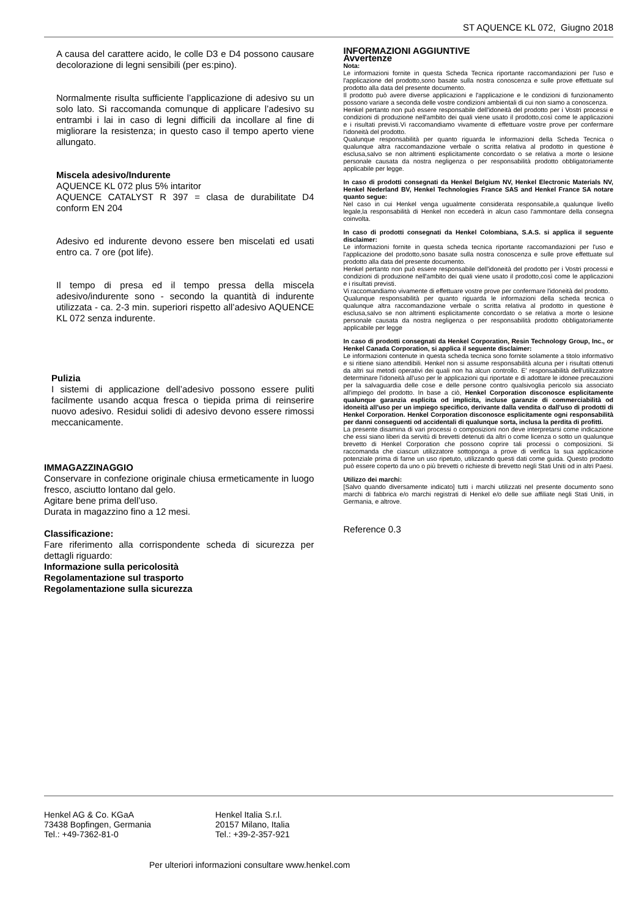ST AQUENCE KL 072, Giugno 2018
A causa del carattere acido, le colle D3 e D4 possono causare decolorazione di legni sensibili (per es:pino).
Normalmente risulta sufficiente l’applicazione di adesivo su un solo lato. Si raccomanda comunque di applicare l’adesivo su entrambi i lai in caso di legni difficili da incollare al fine di migliorare la resistenza; in questo caso il tempo aperto viene allungato.
Miscela adesivo/Indurente
AQUENCE KL 072 plus 5% intaritor
AQUENCE CATALYST R 397 = clasa de durabilitate D4 conform EN 204
Adesivo ed indurente devono essere ben miscelati ed usati entro ca. 7 ore (pot life).
Il tempo di presa ed il tempo pressa della miscela adesivo/indurente sono - secondo la quantità di indurente utilizzata - ca. 2-3 min. superiori rispetto all’adesivo AQUENCE KL 072 senza indurente.
Pulizia
I sistemi di applicazione dell’adesivo possono essere puliti facilmente usando acqua fresca o tiepida prima di reinserire nuovo adesivo. Residui solidi di adesivo devono essere rimossi meccanicamente.
IMMAGAZZINAGGIO
Conservare in confezione originale chiusa ermeticamente in luogo fresco, asciutto lontano dal gelo.
Agitare bene prima dell’uso.
Durata in magazzino fino a 12 mesi.
Classificazione:
Fare riferimento alla corrispondente scheda di sicurezza per dettagli riguardo:
Informazione sulla pericolosità
Regolamentazione sul trasporto
Regolamentazione sulla sicurezza
INFORMAZIONI AGGIUNTIVE
Avvertenze
Nota:
Le informazioni fornite in questa Scheda Tecnica riportante raccomandazioni per l'uso e l'applicazione del prodotto,sono basate sulla nostra conoscenza e sulle prove effettuate sul prodotto alla data del presente documento.
Il prodotto può avere diverse applicazioni e l'applicazione e le condizioni di funzionamento possono variare a seconda delle vostre condizioni ambientali di cui non siamo a conoscenza.
Henkel pertanto non può essere responsabile dell'idoneità del prodotto per i Vostri processi e condizioni di produzione nell'ambito dei quali viene usato il prodotto,così come le applicazioni e i risultati previsti.Vi raccomandiamo vivamente di effettuare vostre prove per confermare l'idoneità del prodotto.
Qualunque responsabilità per quanto riguarda le informazioni della Scheda Tecnica o qualunque altra raccomandazione verbale o scritta relativa al prodotto in questione è esclusa,salvo se non altrimenti esplicitamente concordato o se relativa a morte o lesione personale causata da nostra negligenza o per responsabilità prodotto obbligatoriamente applicabile per legge.
In caso di prodotti consegnati da Henkel Belgium NV, Henkel Electronic Materials NV, Henkel Nederland BV, Henkel Technologies France SAS and Henkel France SA notare quanto segue:
Nel caso in cui Henkel venga ugualmente considerata responsabile,a qualunque livello legale,la responsabilità di Henkel non eccederà in alcun caso l'ammontare della consegna coinvolta.
In caso di prodotti consegnati da Henkel Colombiana, S.A.S. si applica il seguente disclaimer:
Le informazioni fornite in questa scheda tecnica riportante raccomandazioni per l'uso e l'applicazione del prodotto,sono basate sulla nostra conoscenza e sulle prove effettuate sul prodotto alla data del presente documento.
Henkel pertanto non può essere responsabile dell'idoneità del prodotto per i Vostri processi e condizioni di produzione nell'ambito dei quali viene usato il prodotto,così come le applicazioni e i risultati previsti.
Vi raccomandiamo vivamente di effettuare vostre prove per confermare l'idoneità del prodotto.
Qualunque responsabilità per quanto riguarda le informazioni della scheda tecnica o qualunque altra raccomandazione verbale o scritta relativa al prodotto in questione è esclusa,salvo se non altrimenti esplicitamente concordato o se relativa a morte o lesione personale causata da nostra negligenza o per responsabilità prodotto obbligatoriamente applicabile per legge
In caso di prodotti consegnati da Henkel Corporation, Resin Technology Group, Inc., or Henkel Canada Corporation, si applica il seguente disclaimer:
Le informazioni contenute in questa scheda tecnica sono fornite solamente a titolo informativo e si ritiene siano attendibili. Henkel non si assume responsabilità alcuna per i risultati ottenuti da altri sui metodi operativi dei quali non ha alcun controllo. E' responsabilità dell'utilizzatore determinare l'idoneità all'uso per le applicazioni qui riportate e di adottare le idonee precauzioni per la salvaguardia delle cose e delle persone contro qualsivoglia pericolo sia associato all'impiego del prodotto. In base a ciò, Henkel Corporation disconosce esplicitamente qualunque garanzia esplicita od implicita, incluse garanzie di commerciabilità od idoneità all'uso per un impiego specifico, derivante dalla vendita o dall'uso di prodotti di Henkel Corporation. Henkel Corporation disconosce esplicitamente ogni responsabilità per danni conseguenti od accidentali di qualunque sorta, inclusa la perdita di profitti.
La presente disamina di vari processi o composizioni non deve interpretarsi come indicazione che essi siano liberi da servitù di brevetti detenuti da altri o come licenza o sotto un qualunque brevetto di Henkel Corporation che possono coprire tali processi o composizioni. Si raccomanda che ciascun utilizzatore sottoponga a prove di verifica la sua applicazione potenziale prima di farne un uso ripetuto, utilizzando questi dati come guida. Questo prodotto può essere coperto da uno o più brevetti o richieste di brevetto negli Stati Uniti od in altri Paesi.
Utilizzo dei marchi:
[Salvo quando diversamente indicato] tutti i marchi utilizzati nel presente documento sono marchi di fabbrica e/o marchi registrati di Henkel e/o delle sue affiliate negli Stati Uniti, in Germania, e altrove.
Reference 0.3
Henkel AG & Co. KGaA
73438 Bopfingen, Germania
Tel.: +49-7362-81-0
Henkel Italia S.r.l.
20157 Milano, Italia
Tel.: +39-2-357-921
Per ulteriori informazioni consultare www.henkel.com